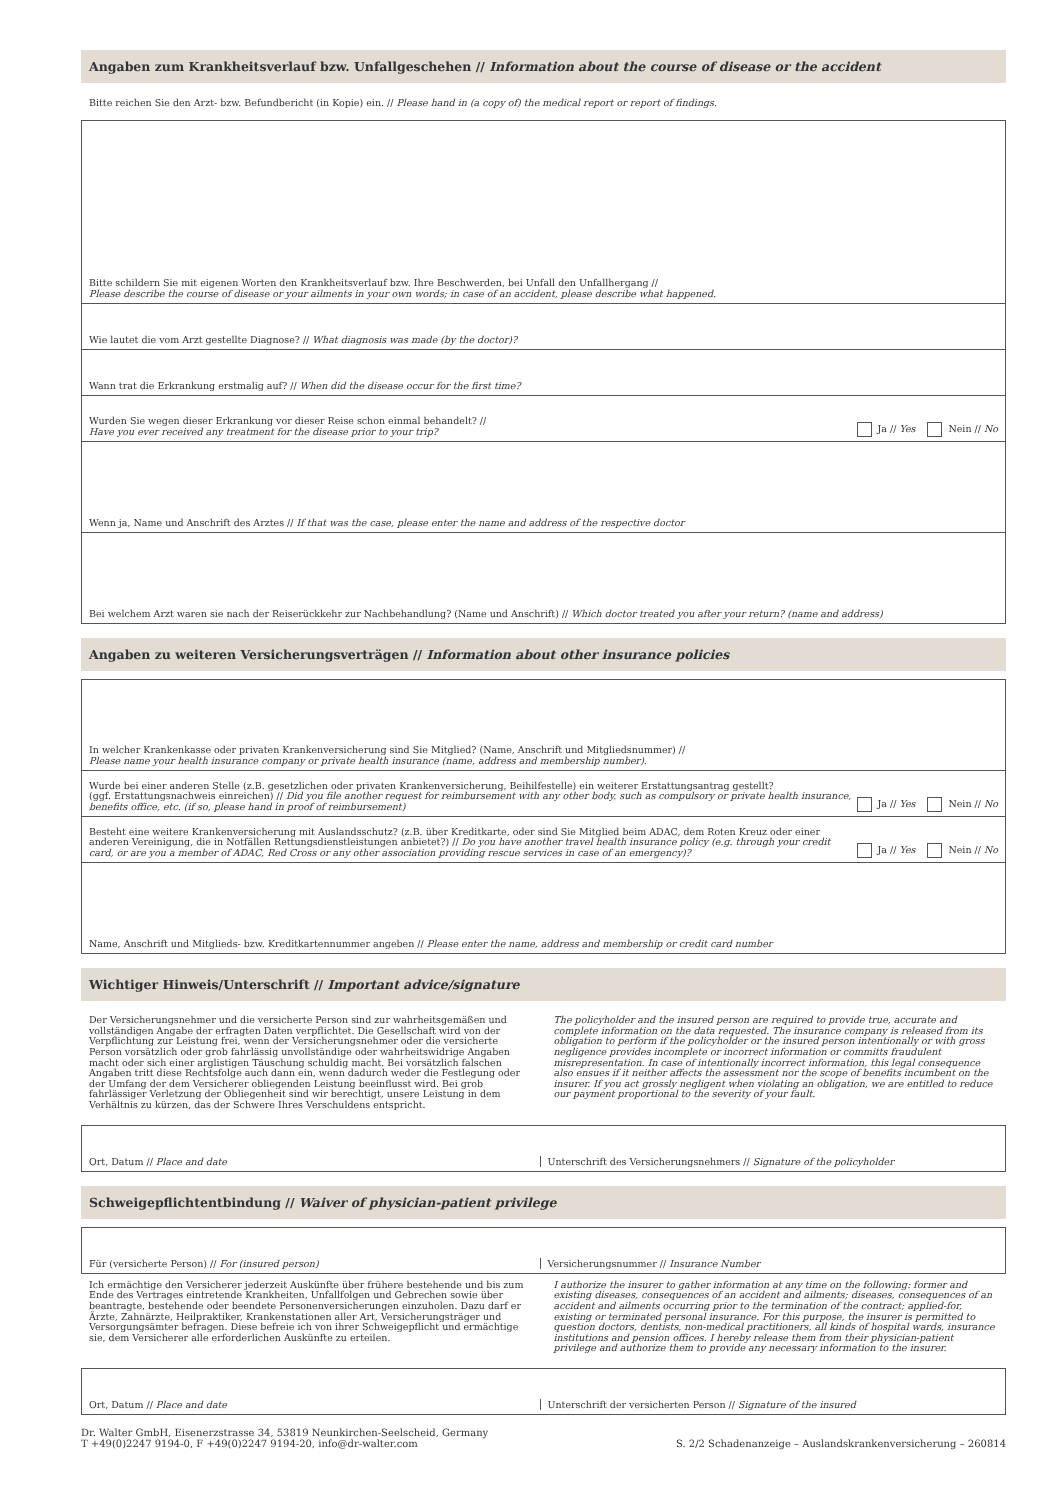Angaben zum Krankheitsverlauf bzw. Unfallgeschehen // Information about the course of disease or the accident
Bitte reichen Sie den Arzt- bzw. Befundbericht (in Kopie) ein. // Please hand in (a copy of) the medical report or report of findings.
Bitte schildern Sie mit eigenen Worten den Krankheitsverlauf bzw. Ihre Beschwerden, bei Unfall den Unfallhergang //
Please describe the course of disease or your ailments in your own words; in case of an accident, please describe what happened.
Wie lautet die vom Arzt gestellte Diagnose? // What diagnosis was made (by the doctor)?
Wann trat die Erkrankung erstmalig auf? // When did the disease occur for the first time?
Wurden Sie wegen dieser Erkrankung vor dieser Reise schon einmal behandelt? //
Have you ever received any treatment for the disease prior to your trip?
Ja // Yes Nein // No
Wenn ja, Name und Anschrift des Arztes // If that was the case, please enter the name and address of the respective doctor
Bei welchem Arzt waren sie nach der Reiserückkehr zur Nachbehandlung? (Name und Anschrift) // Which doctor treated you after your return? (name and address)
Angaben zu weiteren Versicherungsverträgen // Information about other insurance policies
In welcher Krankenkasse oder privaten Krankenversicherung sind Sie Mitglied? (Name, Anschrift und Mitgliedsnummer) //
Please name your health insurance company or private health insurance (name, address and membership number).
Wurde bei einer anderen Stelle (z.B. gesetzlichen oder privaten Krankenversicherung, Beihilfestelle) ein weiterer Erstattungsantrag gestellt?
(ggf. Erstattungsnachweis einreichen) // Did you file another request for reimbursement with any other body, such as compulsory or private health insurance, benefits office, etc. (if so, please hand in proof of reimbursement)
Ja // Yes Nein // No
Besteht eine weitere Krankenversicherung mit Auslandsschutz? (z.B. über Kreditkarte, oder sind Sie Mitglied beim ADAC, dem Roten Kreuz oder einer anderen Vereinigung, die in Notfällen Rettungsdienstleistungen anbietet?) // Do you have another travel health insurance policy (e.g. through your credit card, or are you a member of ADAC, Red Cross or any other association providing rescue services in case of an emergency)?
Ja // Yes Nein // No
Name, Anschrift und Mitglieds- bzw. Kreditkartennummer angeben // Please enter the name, address and membership or credit card number
Wichtiger Hinweis/Unterschrift // Important advice/signature
Der Versicherungsnehmer und die versicherte Person sind zur wahrheitsgemäßen und vollständigen Angabe der erfragten Daten verpflichtet. Die Gesellschaft wird von der Verpflichtung zur Leistung frei, wenn der Versicherungsnehmer oder die versicherte Person vorsätzlich oder grob fahrlässig unvollständige oder wahrheitswidrige Angaben macht oder sich einer arglistigen Täuschung schuldig macht. Bei vorsätzlich falschen Angaben tritt diese Rechtsfolge auch dann ein, wenn dadurch weder die Festlegung oder der Umfang der dem Versicherer obliegenden Leistung beeinflusst wird. Bei grob fahrlässiger Verletzung der Obliegenheit sind wir berechtigt, unsere Leistung in dem Verhältnis zu kürzen, das der Schwere Ihres Verschuldens entspricht.
The policyholder and the insured person are required to provide true, accurate and complete information on the data requested. The insurance company is released from its obligation to perform if the policyholder or the insured person intentionally or with gross negligence provides incomplete or incorrect information or committs fraudulent misrepresentation. In case of intentionally incorrect information, this legal consequence also ensues if it neither affects the assessment nor the scope of benefits incumbent on the insurer. If you act grossly negligent when violating an obligation, we are entitled to reduce our payment proportional to the severity of your fault.
Ort, Datum // Place and date Unterschrift des Versicherungsnehmers // Signature of the policyholder
Schweigepflichtentbindung // Waiver of physician-patient privilege
Für (versicherte Person) // For (insured person)
Versicherungsnummer // Insurance Number
Ich ermächtige den Versicherer jederzeit Auskünfte über frühere bestehende und bis zum Ende des Vertrages eintretende Krankheiten, Unfallfolgen und Gebrechen sowie über beantragte, bestehende oder beendete Personenversicherungen einzuholen. Dazu darf er Ärzte, Zahnärzte, Heilpraktiker, Krankenstationen aller Art, Versicherungsträger und Versorgungsämter befragen. Diese befreie ich von ihrer Schweigepflicht und ermächtige sie, dem Versicherer alle erforderlichen Auskünfte zu erteilen.
I authorize the insurer to gather information at any time on the following: former and existing diseases, consequences of an accident and ailments; diseases, consequences of an accident and ailments occurring prior to the termination of the contract; applied-for, existing or terminated personal insurance. For this purpose, the insurer is permitted to question doctors, dentists, non-medical practitioners, all kinds of hospital wards, insurance institutions and pension offices. I hereby release them from their physician-patient privilege and authorize them to provide any necessary information to the insurer.
Ort, Datum // Place and date Unterschrift der versicherten Person // Signature of the insured
Dr. Walter GmbH, Eisenerzstrasse 34, 53819 Neunkirchen-Seelscheid, Germany
T +49(0)2247 9194-0, F +49(0)2247 9194-20, info@dr-walter.com
S. 2/2 Schadenanzeige – Auslandskrankenversicherung – 260814